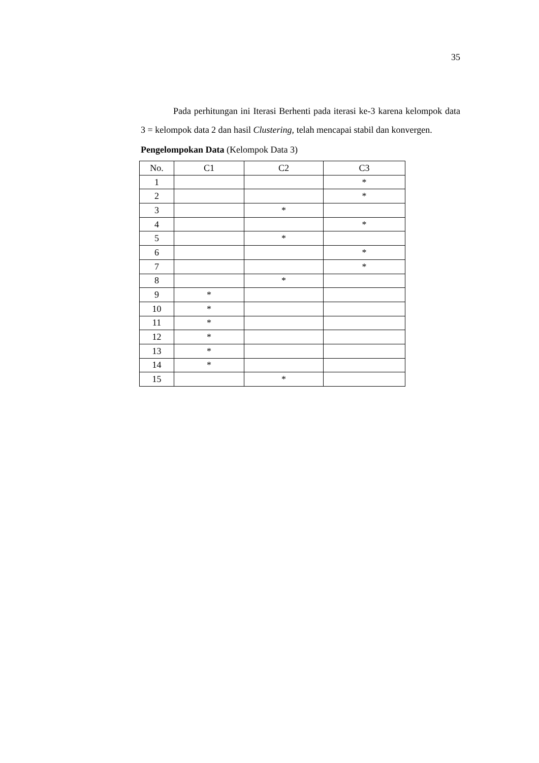35
Pada perhitungan ini Iterasi Berhenti pada iterasi ke-3 karena kelompok data 3 = kelompok data 2 dan hasil Clustering, telah mencapai stabil dan konvergen.
Pengelompokan Data (Kelompok Data 3)
| No. | C1 | C2 | C3 |
| --- | --- | --- | --- |
| 1 | | | * |
| 2 | | | * |
| 3 | | * | |
| 4 | | | * |
| 5 | | * | |
| 6 | | | * |
| 7 | | | * |
| 8 | | * | |
| 9 | * | | |
| 10 | * | | |
| 11 | * | | |
| 12 | * | | |
| 13 | * | | |
| 14 | * | | |
| 15 | | * | |